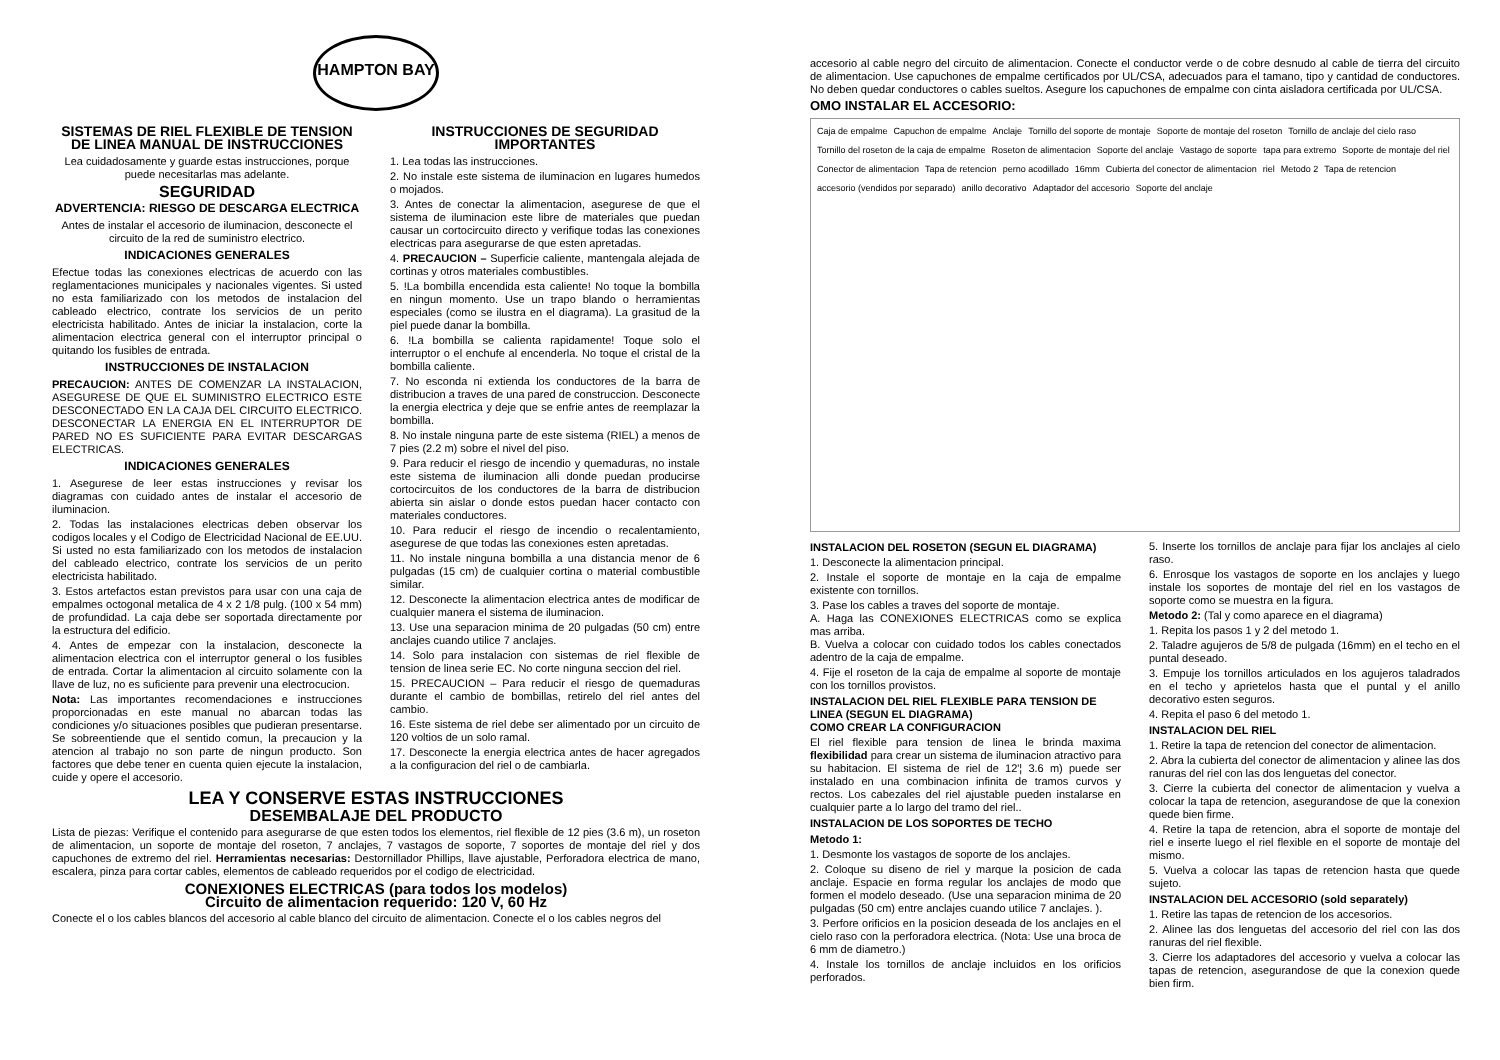HAMPTON BAY
SISTEMAS DE RIEL FLEXIBLE DE TENSION DE LINEA MANUAL DE INSTRUCCIONES
Lea cuidadosamente y guarde estas instrucciones, porque puede necesitarlas mas adelante.
SEGURIDAD
ADVERTENCIA: RIESGO DE DESCARGA ELECTRICA
Antes de instalar el accesorio de iluminacion, desconecte el circuito de la red de suministro electrico.
INDICACIONES GENERALES
Efectue todas las conexiones electricas de acuerdo con las reglamentaciones municipales y nacionales vigentes. Si usted no esta familiarizado con los metodos de instalacion del cableado electrico, contrate los servicios de un perito electricista habilitado. Antes de iniciar la instalacion, corte la alimentacion electrica general con el interruptor principal o quitando los fusibles de entrada.
INSTRUCCIONES DE INSTALACION
PRECAUCION: ANTES DE COMENZAR LA INSTALACION, ASEGURESE DE QUE EL SUMINISTRO ELECTRICO ESTE DESCONECTADO EN LA CAJA DEL CIRCUITO ELECTRICO. DESCONECTAR LA ENERGIA EN EL INTERRUPTOR DE PARED NO ES SUFICIENTE PARA EVITAR DESCARGAS ELECTRICAS.
INDICACIONES GENERALES
1. Asegurese de leer estas instrucciones y revisar los diagramas con cuidado antes de instalar el accesorio de iluminacion.
2. Todas las instalaciones electricas deben observar los codigos locales y el Codigo de Electricidad Nacional de EE.UU. Si usted no esta familiarizado con los metodos de instalacion del cableado electrico, contrate los servicios de un perito electricista habilitado.
3. Estos artefactos estan previstos para usar con una caja de empalmes octogonal metalica de 4 x 2 1/8 pulg. (100 x 54 mm) de profundidad. La caja debe ser soportada directamente por la estructura del edificio.
4. Antes de empezar con la instalacion, desconecte la alimentacion electrica con el interruptor general o los fusibles de entrada. Cortar la alimentacion al circuito solamente con la llave de luz, no es suficiente para prevenir una electrocucion.
Nota: Las importantes recomendaciones e instrucciones proporcionadas en este manual no abarcan todas las condiciones y/o situaciones posibles que pudieran presentarse. Se sobreentiende que el sentido comun, la precaucion y la atencion al trabajo no son parte de ningun producto. Son factores que debe tener en cuenta quien ejecute la instalacion, cuide y opere el accesorio.
INSTRUCCIONES DE SEGURIDAD IMPORTANTES
1. Lea todas las instrucciones.
2. No instale este sistema de iluminacion en lugares humedos o mojados.
3. Antes de conectar la alimentacion, asegurese de que el sistema de iluminacion este libre de materiales que puedan causar un cortocircuito directo y verifique todas las conexiones electricas para asegurarse de que esten apretadas.
4. PRECAUCION – Superficie caliente, mantengala alejada de cortinas y otros materiales combustibles.
5. !La bombilla encendida esta caliente! No toque la bombilla en ningun momento. Use un trapo blando o herramientas especiales (como se ilustra en el diagrama). La grasitud de la piel puede danar la bombilla.
6. !La bombilla se calienta rapidamente! Toque solo el interruptor o el enchufe al encenderla. No toque el cristal de la bombilla caliente.
7. No esconda ni extienda los conductores de la barra de distribucion a traves de una pared de construccion. Desconecte la energia electrica y deje que se enfrie antes de reemplazar la bombilla.
8. No instale ninguna parte de este sistema (RIEL) a menos de 7 pies (2.2 m) sobre el nivel del piso.
9. Para reducir el riesgo de incendio y quemaduras, no instale este sistema de iluminacion alli donde puedan producirse cortocircuitos de los conductores de la barra de distribucion abierta sin aislar o donde estos puedan hacer contacto con materiales conductores.
10. Para reducir el riesgo de incendio o recalentamiento, asegurese de que todas las conexiones esten apretadas.
11. No instale ninguna bombilla a una distancia menor de 6 pulgadas (15 cm) de cualquier cortina o material combustible similar.
12. Desconecte la alimentacion electrica antes de modificar de cualquier manera el sistema de iluminacion.
13. Use una separacion minima de 20 pulgadas (50 cm) entre anclajes cuando utilice 7 anclajes.
14. Solo para instalacion con sistemas de riel flexible de tension de linea serie EC. No corte ninguna seccion del riel.
15. PRECAUCION – Para reducir el riesgo de quemaduras durante el cambio de bombillas, retirelo del riel antes del cambio.
16. Este sistema de riel debe ser alimentado por un circuito de 120 voltios de un solo ramal.
17. Desconecte la energia electrica antes de hacer agregados a la configuracion del riel o de cambiarla.
LEA Y CONSERVE ESTAS INSTRUCCIONES
DESEMBALAJE DEL PRODUCTO
Lista de piezas: Verifique el contenido para asegurarse de que esten todos los elementos, riel flexible de 12 pies (3.6 m), un roseton de alimentacion, un soporte de montaje del roseton, 7 anclajes, 7 vastagos de soporte, 7 soportes de montaje del riel y dos capuchones de extremo del riel. Herramientas necesarias: Destornillador Phillips, llave ajustable, Perforadora electrica de mano, escalera, pinza para cortar cables, elementos de cableado requeridos por el codigo de electricidad.
CONEXIONES ELECTRICAS (para todos los modelos)
Circuito de alimentacion requerido: 120 V, 60 Hz
Conecte el o los cables blancos del accesorio al cable blanco del circuito de alimentacion. Conecte el o los cables negros del
accesorio al cable negro del circuito de alimentacion. Conecte el conductor verde o de cobre desnudo al cable de tierra del circuito de alimentacion. Use capuchones de empalme certificados por UL/CSA, adecuados para el tamano, tipo y cantidad de conductores. No deben quedar conductores o cables sueltos. Asegure los capuchones de empalme con cinta aisladora certificada por UL/CSA.
OMO INSTALAR EL ACCESORIO:
Caja de empalme Capuchon de empalme Anclaje Tornillo del soporte de montaje Soporte de montaje del roseton Tornillo de anclaje del cielo raso Tornillo del roseton de la caja de empalme Roseton de alimentacion Soporte del anclaje Vastago de soporte tapa para extremo Soporte de montaje del riel Conector de alimentacion Tapa de retencion perno acodillado 16mm Cubierta del conector de alimentacion riel Metodo 2 Tapa de retencion accesorio (vendidos por separado) anillo decorativo Adaptador del accesorio Soporte del anclaje
INSTALACION DEL ROSETON (SEGUN EL DIAGRAMA)
1. Desconecte la alimentacion principal.
2. Instale el soporte de montaje en la caja de empalme existente con tornillos.
3. Pase los cables a traves del soporte de montaje.
A. Haga las CONEXIONES ELECTRICAS como se explica mas arriba.
B. Vuelva a colocar con cuidado todos los cables conectados adentro de la caja de empalme.
4. Fije el roseton de la caja de empalme al soporte de montaje con los tornillos provistos.
INSTALACION DEL RIEL FLEXIBLE PARA TENSION DE LINEA (SEGUN EL DIAGRAMA)
COMO CREAR LA CONFIGURACION
El riel flexible para tension de linea le brinda maxima flexibilidad para crear un sistema de iluminacion atractivo para su habitacion. El sistema de riel de 12'¦ 3.6 m) puede ser instalado en una combinacion infinita de tramos curvos y rectos. Los cabezales del riel ajustable pueden instalarse en cualquier parte a lo largo del tramo del riel..
INSTALACION DE LOS SOPORTES DE TECHO
Metodo 1:
1. Desmonte los vastagos de soporte de los anclajes.
2. Coloque su diseno de riel y marque la posicion de cada anclaje. Espacie en forma regular los anclajes de modo que formen el modelo deseado. (Use una separacion minima de 20 pulgadas (50 cm) entre anclajes cuando utilice 7 anclajes. ).
3. Perfore orificios en la posicion deseada de los anclajes en el cielo raso con la perforadora electrica. (Nota: Use una broca de 6 mm de diametro.)
4. Instale los tornillos de anclaje incluidos en los orificios perforados.
5. Inserte los tornillos de anclaje para fijar los anclajes al cielo raso.
6. Enrosque los vastagos de soporte en los anclajes y luego instale los soportes de montaje del riel en los vastagos de soporte como se muestra en la figura.
Metodo 2: (Tal y como aparece en el diagrama)
1. Repita los pasos 1 y 2 del metodo 1.
2. Taladre agujeros de 5/8 de pulgada (16mm) en el techo en el puntal deseado.
3. Empuje los tornillos articulados en los agujeros taladrados en el techo y aprietelos hasta que el puntal y el anillo decorativo esten seguros.
4. Repita el paso 6 del metodo 1.
INSTALACION DEL RIEL
1. Retire la tapa de retencion del conector de alimentacion.
2. Abra la cubierta del conector de alimentacion y alinee las dos ranuras del riel con las dos lenguetas del conector.
3. Cierre la cubierta del conector de alimentacion y vuelva a colocar la tapa de retencion, asegurandose de que la conexion quede bien firme.
4. Retire la tapa de retencion, abra el soporte de montaje del riel e inserte luego el riel flexible en el soporte de montaje del mismo.
5. Vuelva a colocar las tapas de retencion hasta que quede sujeto.
INSTALACION DEL ACCESORIO (sold separately)
1. Retire las tapas de retencion de los accesorios.
2. Alinee las dos lenguetas del accesorio del riel con las dos ranuras del riel flexible.
3. Cierre los adaptadores del accesorio y vuelva a colocar las tapas de retencion, asegurandose de que la conexion quede bien firm.